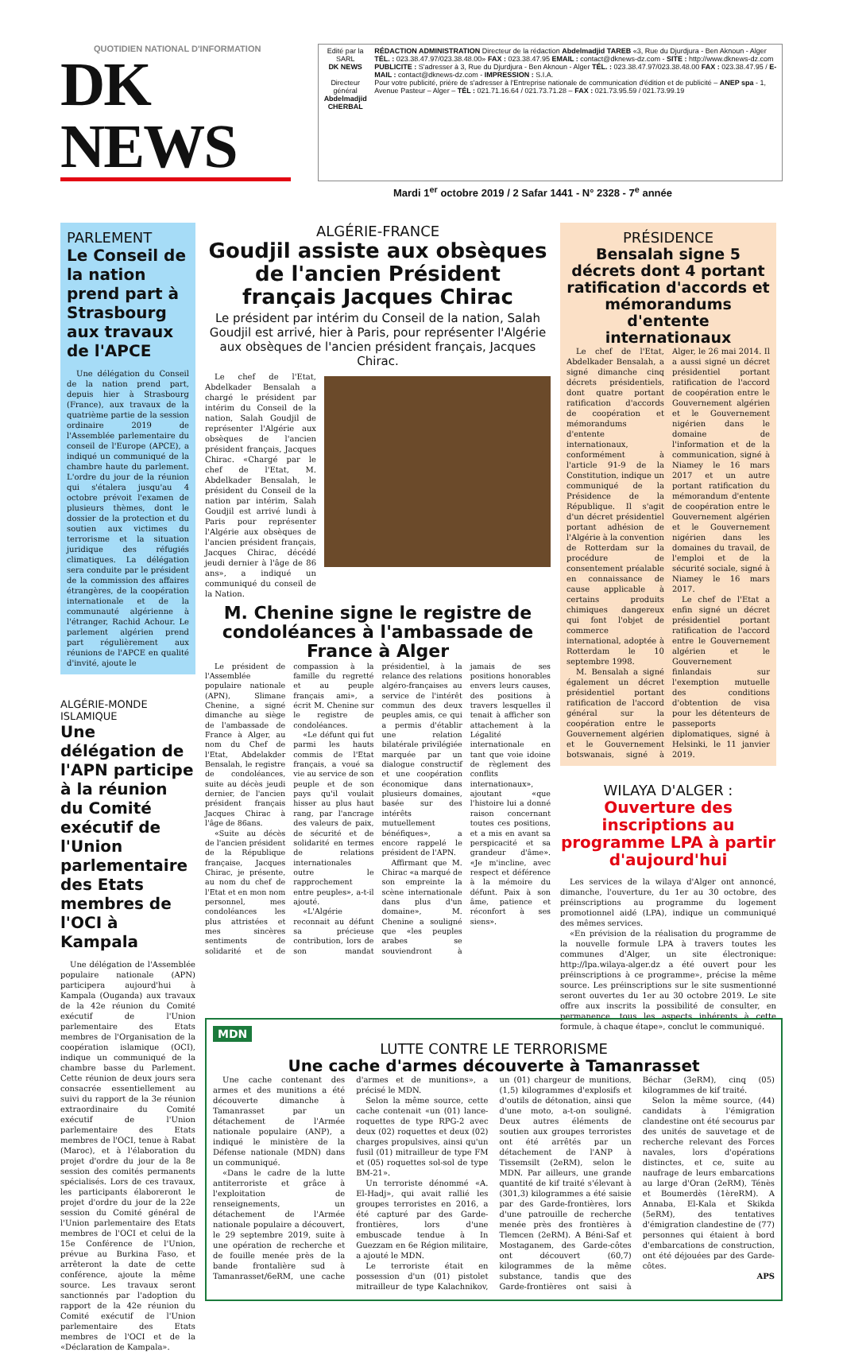QUOTIDIEN NATIONAL D'INFORMATION
DK NEWS
Edité par la SARL
DK NEWS
Directeur général
Abdelmadjid CHERBAL
RÉDACTION ADMINISTRATION Directeur de la rédaction Abdelmadjid TAREB «3, Rue du Djurdjura - Ben Aknoun - Alger TÉL. : 023.38.47.97/023.38.48.00» FAX : 023.38.47.95 EMAIL : contact@dknews-dz.com - SITE : http://www.dknews-dz.com
PUBLICITE : S'adresser à 3, Rue du Djurdjura - Ben Aknoun - Alger TÉL. : 023.38.47.97/023.38.48.00 FAX : 023.38.47.95 / E-MAIL : contact@dknews-dz.com - IMPRESSION : S.I.A.
Pour votre publicité, prière de s'adresser à l'Entreprise nationale de communication d'édition et de publicité – ANEP spa - 1, Avenue Pasteur – Alger – TÉL : 021.71.16.64 / 021.73.71.28 – FAX : 021.73.95.59 / 021.73.99.19
Mardi 1<sup>er</sup> octobre 2019 / 2 Safar 1441 - N° 2328 - 7<sup>e</sup> année
PARLEMENT
Le Conseil de la nation prend part à Strasbourg aux travaux de l'APCE
Une délégation du Conseil de la nation prend part, depuis hier à Strasbourg (France), aux travaux de la quatrième partie de la session ordinaire 2019 de l'Assemblée parlementaire du conseil de l'Europe (APCE), a indiqué un communiqué de la chambre haute du parlement. L'ordre du jour de la réunion qui s'étalera jusqu'au 4 octobre prévoit l'examen de plusieurs thèmes, dont le dossier de la protection et du soutien aux victimes du terrorisme et la situation juridique des réfugiés climatiques. La délégation sera conduite par le président de la commission des affaires étrangères, de la coopération internationale et de la communauté algérienne à l'étranger, Rachid Achour. Le parlement algérien prend part régulièrement aux réunions de l'APCE en qualité d'invité, ajoute le
ALGÉRIE-MONDE ISLAMIQUE
Une délégation de l'APN participe à la réunion du Comité exécutif de l'Union parlementaire des Etats membres de l'OCI à Kampala
Une délégation de l'Assemblée populaire nationale (APN) participera aujourd'hui à Kampala (Ouganda) aux travaux de la 42e réunion du Comité exécutif de l'Union parlementaire des Etats membres de l'Organisation de la coopération islamique (OCI), indique un communiqué de la chambre basse du Parlement. Cette réunion de deux jours sera consacrée essentiellement au suivi du rapport de la 3e réunion extraordinaire du Comité exécutif de l'Union parlementaire des Etats membres de l'OCI, tenue à Rabat (Maroc), et à l'élaboration du projet d'ordre du jour de la 8e session des comités permanents spécialisés. Lors de ces travaux, les participants élaboreront le projet d'ordre du jour de la 22e session du Comité général de l'Union parlementaire des Etats membres de l'OCI et celui de la 15e Conférence de l'Union, prévue au Burkina Faso, et arrêteront la date de cette conférence, ajoute la même source. Les travaux seront sanctionnés par l'adoption du rapport de la 42e réunion du Comité exécutif de l'Union parlementaire des Etats membres de l'OCI et de la «Déclaration de Kampala».
ALGÉRIE-FRANCE
Goudjil assiste aux obsèques de l'ancien Président français Jacques Chirac
Le président par intérim du Conseil de la nation, Salah Goudjil est arrivé, hier à Paris, pour représenter l'Algérie aux obsèques de l'ancien président français, Jacques Chirac.
Le chef de l'Etat, Abdelkader Bensalah a chargé le président par intérim du Conseil de la nation, Salah Goudjil de représenter l'Algérie aux obsèques de l'ancien président français, Jacques Chirac. «Chargé par le chef de l'Etat, M. Abdelkader Bensalah, le président du Conseil de la nation par intérim, Salah Goudjil est arrivé lundi à Paris pour représenter l'Algérie aux obsèques de l'ancien président français, Jacques Chirac, décédé jeudi dernier à l'âge de 86 ans», a indiqué un communiqué du conseil de la Nation.
M. Chenine signe le registre de condoléances à l'ambassade de France à Alger
Le président de l'Assemblée populaire nationale (APN), Slimane Chenine, a signé dimanche au siège de l'ambassade de France à Alger, au nom du Chef de l'Etat, Abdelakder Bensalah, le registre de condoléances, suite au décès jeudi dernier, de l'ancien président français Jacques Chirac à l'âge de 86ans.
«Suite au décès de l'ancien président de la République française, Jacques Chirac, je présente, au nom du chef de l'Etat et en mon nom personnel, mes condoléances les plus attristées et mes sincères sentiments de solidarité et de compassion à la famille du regretté et au peuple français ami», a écrit M. Chenine sur le registre de condoléances.
«Le défunt qui fut parmi les hauts commis de l'Etat français, a voué sa vie au service de son peuple et de son pays qu'il voulait hisser au plus haut rang, par l'ancrage des valeurs de paix, de sécurité et de solidarité en termes de relations internationales outre le rapprochement entre peuples», a-t-il ajouté.
«L'Algérie reconnait au défunt sa précieuse contribution, lors de son mandat présidentiel, à la relance des relations algéro-françaises au service de l'intérêt commun des deux peuples amis, ce qui a permis d'établir une relation bilatérale privilégiée marquée par un dialogue constructif et une coopération économique dans plusieurs domaines, basée sur des intérêts mutuellement bénéfiques», a encore rappelé le président de l'APN.
Affirmant que M. Chirac «a marqué de son empreinte la scène internationale dans plus d'un domaine», M. Chenine a souligné que «les peuples arabes se souviendront à jamais de ses positions honorables envers leurs causes, des positions à travers lesquelles il tenait à afficher son attachement à la Légalité internationale en tant que voie idoine de règlement des conflits internationaux», ajoutant «que l'histoire lui a donné raison concernant toutes ces positions, et a mis en avant sa perspicacité et sa grandeur d'âme». «Je m'incline, avec respect et déférence à la mémoire du défunt. Paix à son âme, patience et réconfort à ses siens».
PRÉSIDENCE
Bensalah signe 5 décrets dont 4 portant ratification d'accords et mémorandums d'entente internationaux
Le chef de l'Etat, Abdelkader Bensalah, a signé dimanche cinq décrets présidentiels, dont quatre portant ratification d'accords de coopération et mémorandums d'entente internationaux, conformément à l'article 91-9 de la Constitution, indique un communiqué de la Présidence de la République. Il s'agit d'un décret présidentiel portant adhésion de l'Algérie à la convention de Rotterdam sur la procédure de consentement préalable en connaissance de cause applicable à certains produits chimiques dangereux qui font l'objet de commerce international, adoptée à Rotterdam le 10 septembre 1998.
M. Bensalah a signé également un décret présidentiel portant ratification de l'accord général sur la coopération entre le Gouvernement algérien et le Gouvernement botswanais, signé à Alger, le 26 mai 2014. Il a aussi signé un décret présidentiel portant ratification de l'accord de coopération entre le Gouvernement algérien et le Gouvernement nigérien dans le domaine de l'information et de la communication, signé à Niamey le 16 mars 2017 et un autre portant ratification du mémorandum d'entente de coopération entre le Gouvernement algérien et le Gouvernement nigérien dans les domaines du travail, de l'emploi et de la sécurité sociale, signé à Niamey le 16 mars 2017.
Le chef de l'Etat a enfin signé un décret présidentiel portant ratification de l'accord entre le Gouvernement algérien et le Gouvernement finlandais sur l'exemption mutuelle des conditions d'obtention de visa pour les détenteurs de passeports diplomatiques, signé à Helsinki, le 11 janvier 2019.
WILAYA D'ALGER :
Ouverture des inscriptions au programme LPA à partir d'aujourd'hui
Les services de la wilaya d'Alger ont annoncé, dimanche, l'ouverture, du 1er au 30 octobre, des préinscriptions au programme du logement promotionnel aidé (LPA), indique un communiqué des mêmes services.
«En prévision de la réalisation du programme de la nouvelle formule LPA à travers toutes les communes d'Alger, un site électronique: http://lpa.wilaya-alger.dz a été ouvert pour les préinscriptions à ce programme», précise la même source. Les préinscriptions sur le site susmentionné seront ouvertes du 1er au 30 octobre 2019. Le site offre aux inscrits la possibilité de consulter, en permanence, tous les aspects inhérents à cette formule, à chaque étape», conclut le communiqué.
MDN
LUTTE CONTRE LE TERRORISME
Une cache d'armes découverte à Tamanrasset
Une cache contenant des armes et des munitions a été découverte dimanche à Tamanrasset par un détachement de l'Armée nationale populaire (ANP), a indiqué le ministère de la Défense nationale (MDN) dans un communiqué.
«Dans le cadre de la lutte antiterroriste et grâce à l'exploitation de renseignements, un détachement de l'Armée nationale populaire a découvert, le 29 septembre 2019, suite à une opération de recherche et de fouille menée près de la bande frontalière sud à Tamanrasset/6eRM, une cache d'armes et de munitions», a précisé le MDN.
Selon la même source, cette cache contenait «un (01) lance-roquettes de type RPG-2 avec deux (02) roquettes et deux (02) charges propulsives, ainsi qu'un fusil (01) mitrailleur de type FM et (05) roquettes sol-sol de type BM-21».
Un terroriste dénommé «A. El-Hadj», qui avait rallié les groupes terroristes en 2016, a été capturé par des Garde-frontières, lors d'une embuscade tendue à In Guezzam en 6e Région militaire, a ajouté le MDN.
Le terroriste était en possession d'un (01) pistolet mitrailleur de type Kalachnikov, un (01) chargeur de munitions, (1,5) kilogrammes d'explosifs et d'outils de détonation, ainsi que d'une moto, a-t-on souligné. Deux autres éléments de soutien aux groupes terroristes ont été arrêtés par un détachement de l'ANP à Tissemsilt (2eRM), selon le MDN. Par ailleurs, une grande quantité de kif traité s'élevant à (301,3) kilogrammes a été saisie par des Garde-frontières, lors d'une patrouille de recherche menée près des frontières à Tlemcen (2eRM). A Béni-Saf et Mostaganem, des Garde-côtes ont découvert (60,7) kilogrammes de la même substance, tandis que des Garde-frontières ont saisi à Béchar (3eRM), cinq (05) kilogrammes de kif traité.
Selon la même source, (44) candidats à l'émigration clandestine ont été secourus par des unités de sauvetage et de recherche relevant des Forces navales, lors d'opérations distinctes, et ce, suite au naufrage de leurs embarcations au large d'Oran (2eRM), Ténès et Boumerdès (1èreRM). A Annaba, El-Kala et Skikda (5eRM), des tentatives d'émigration clandestine de (77) personnes qui étaient à bord d'embarcations de construction, ont été déjouées par des Garde-côtes.
APS